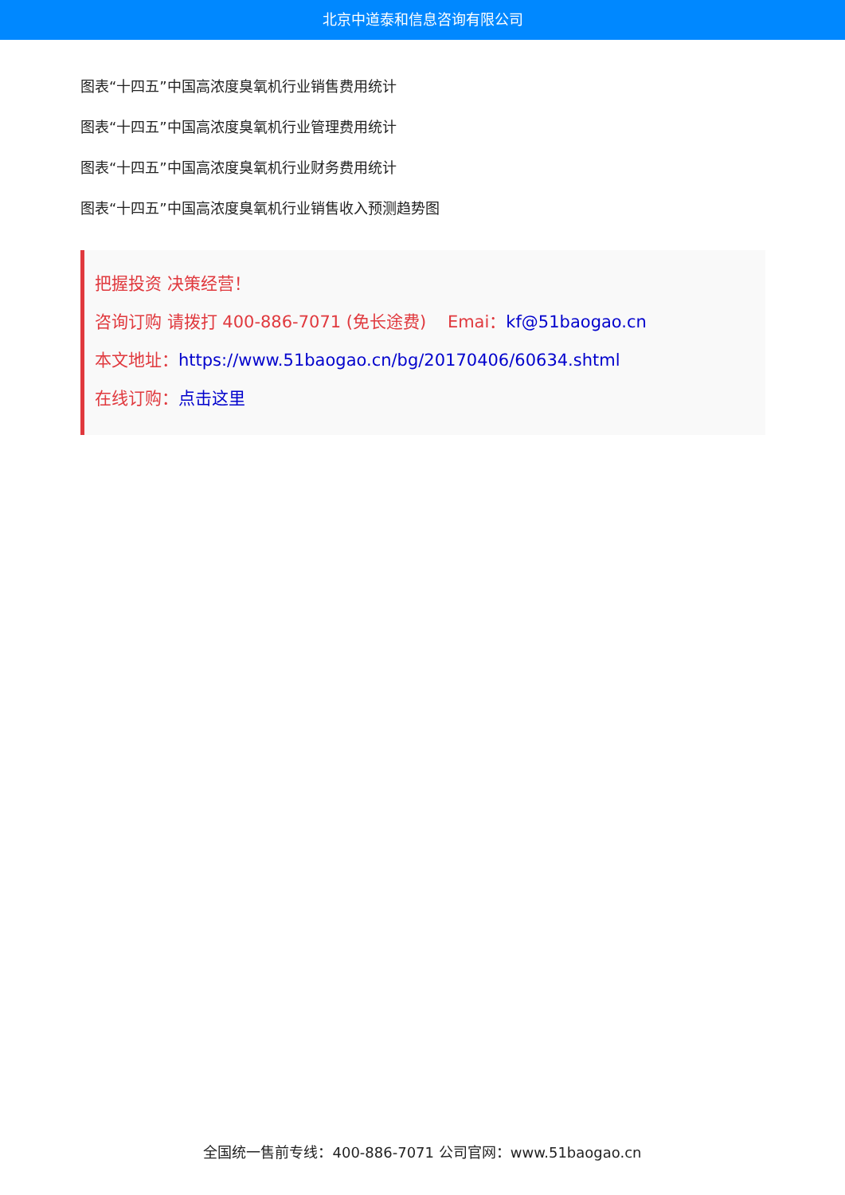北京中道泰和信息咨询有限公司
图表“十四五”中国高浓度臭氧机行业销售费用统计
图表“十四五”中国高浓度臭氧机行业管理费用统计
图表“十四五”中国高浓度臭氧机行业财务费用统计
图表“十四五”中国高浓度臭氧机行业销售收入预测趋势图
把握投资 决策经营！
咨询订购 请拨打 400-886-7071 (免长途费) Emai：kf@51baogao.cn
本文地址：https://www.51baogao.cn/bg/20170406/60634.shtml
在线订购：点击这里
全国统一售前专线：400-886-7071 公司官网：www.51baogao.cn